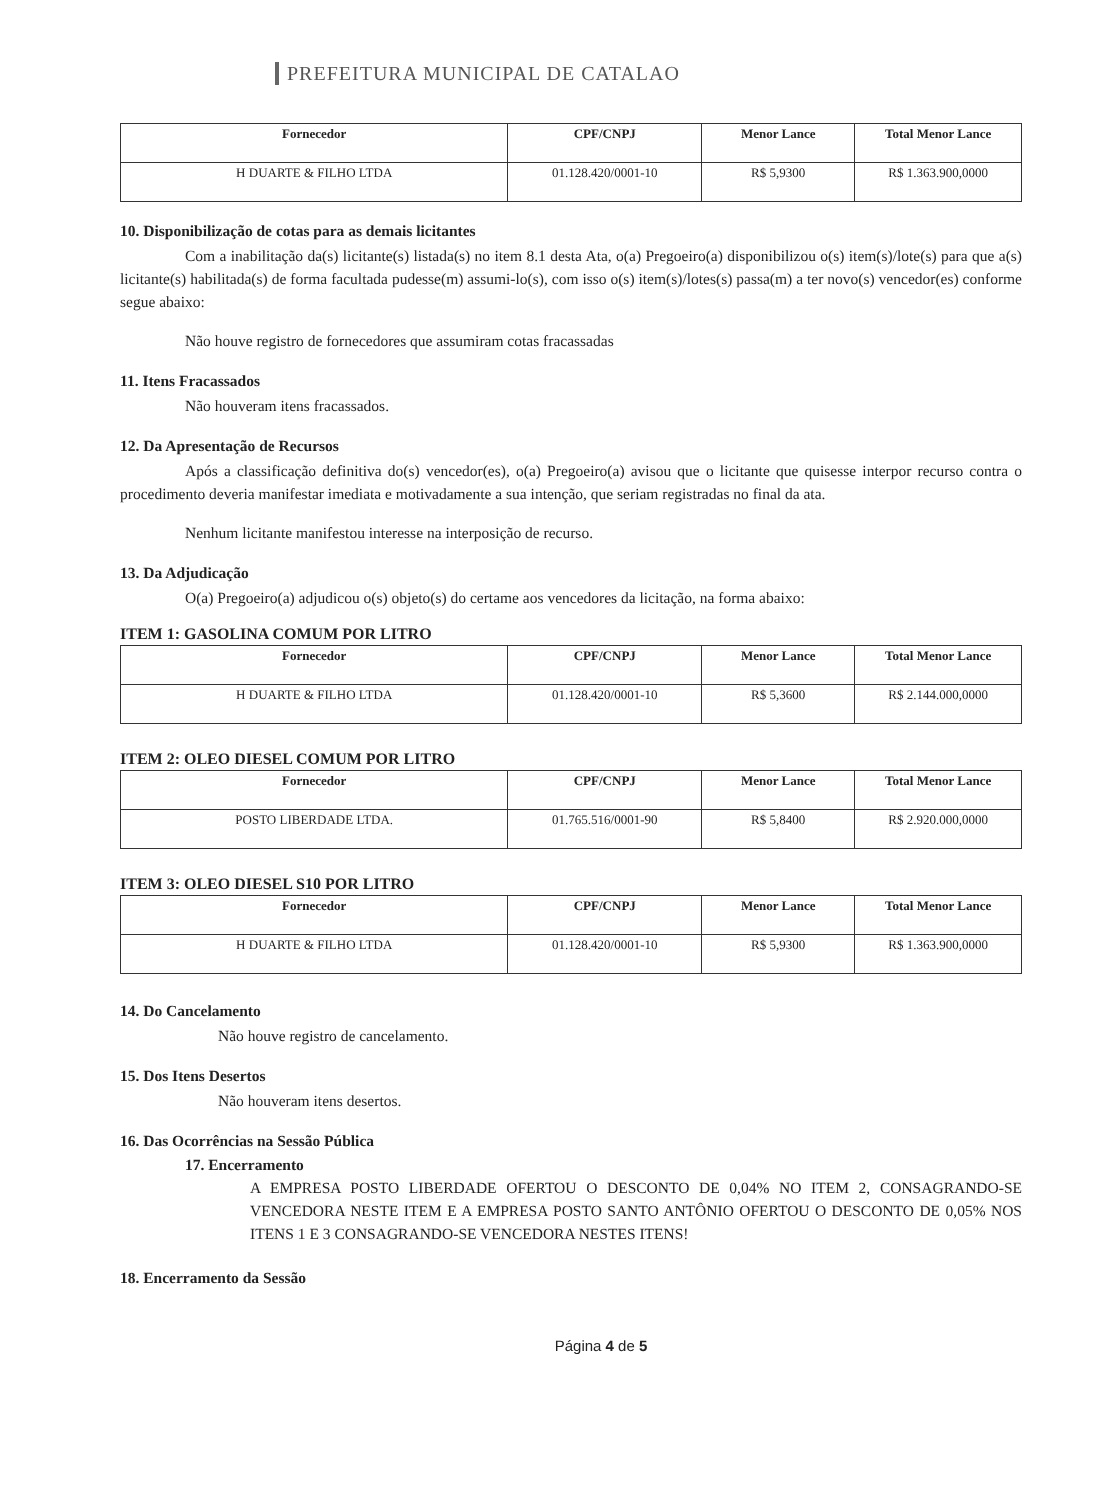PREFEITURA MUNICIPAL DE CATALAO
| Fornecedor | CPF/CNPJ | Menor Lance | Total Menor Lance |
| --- | --- | --- | --- |
| H DUARTE & FILHO LTDA | 01.128.420/0001-10 | R$ 5,9300 | R$ 1.363.900,0000 |
10. Disponibilização de cotas para as demais licitantes
Com a inabilitação da(s) licitante(s) listada(s) no item 8.1 desta Ata, o(a) Pregoeiro(a) disponibilizou o(s) item(s)/lote(s) para que a(s) licitante(s) habilitada(s) de forma facultada pudesse(m) assumi-lo(s), com isso o(s) item(s)/lotes(s) passa(m) a ter novo(s) vencedor(es) conforme segue abaixo:
Não houve registro de fornecedores que assumiram cotas fracassadas
11. Itens Fracassados
Não houveram itens fracassados.
12. Da Apresentação de Recursos
Após a classificação definitiva do(s) vencedor(es), o(a) Pregoeiro(a) avisou que o licitante que quisesse interpor recurso contra o procedimento deveria manifestar imediata e motivadamente a sua intenção, que seriam registradas no final da ata.
Nenhum licitante manifestou interesse na interposição de recurso.
13. Da Adjudicação
O(a) Pregoeiro(a) adjudicou o(s) objeto(s) do certame aos vencedores da licitação, na forma abaixo:
ITEM 1: GASOLINA COMUM POR LITRO
| Fornecedor | CPF/CNPJ | Menor Lance | Total Menor Lance |
| --- | --- | --- | --- |
| H DUARTE & FILHO LTDA | 01.128.420/0001-10 | R$ 5,3600 | R$ 2.144.000,0000 |
ITEM 2: OLEO DIESEL COMUM POR LITRO
| Fornecedor | CPF/CNPJ | Menor Lance | Total Menor Lance |
| --- | --- | --- | --- |
| POSTO LIBERDADE LTDA. | 01.765.516/0001-90 | R$ 5,8400 | R$ 2.920.000,0000 |
ITEM 3: OLEO DIESEL S10 POR LITRO
| Fornecedor | CPF/CNPJ | Menor Lance | Total Menor Lance |
| --- | --- | --- | --- |
| H DUARTE & FILHO LTDA | 01.128.420/0001-10 | R$ 5,9300 | R$ 1.363.900,0000 |
14. Do Cancelamento
Não houve registro de cancelamento.
15. Dos Itens Desertos
Não houveram itens desertos.
16. Das Ocorrências na Sessão Pública
17. Encerramento
A EMPRESA POSTO LIBERDADE OFERTOU O DESCONTO DE 0,04% NO ITEM 2, CONSAGRANDO-SE VENCEDORA NESTE ITEM E A EMPRESA POSTO SANTO ANTÔNIO OFERTOU O DESCONTO DE 0,05% NOS ITENS 1 E 3 CONSAGRANDO-SE VENCEDORA NESTES ITENS!
18. Encerramento da Sessão
Página 4 de 5